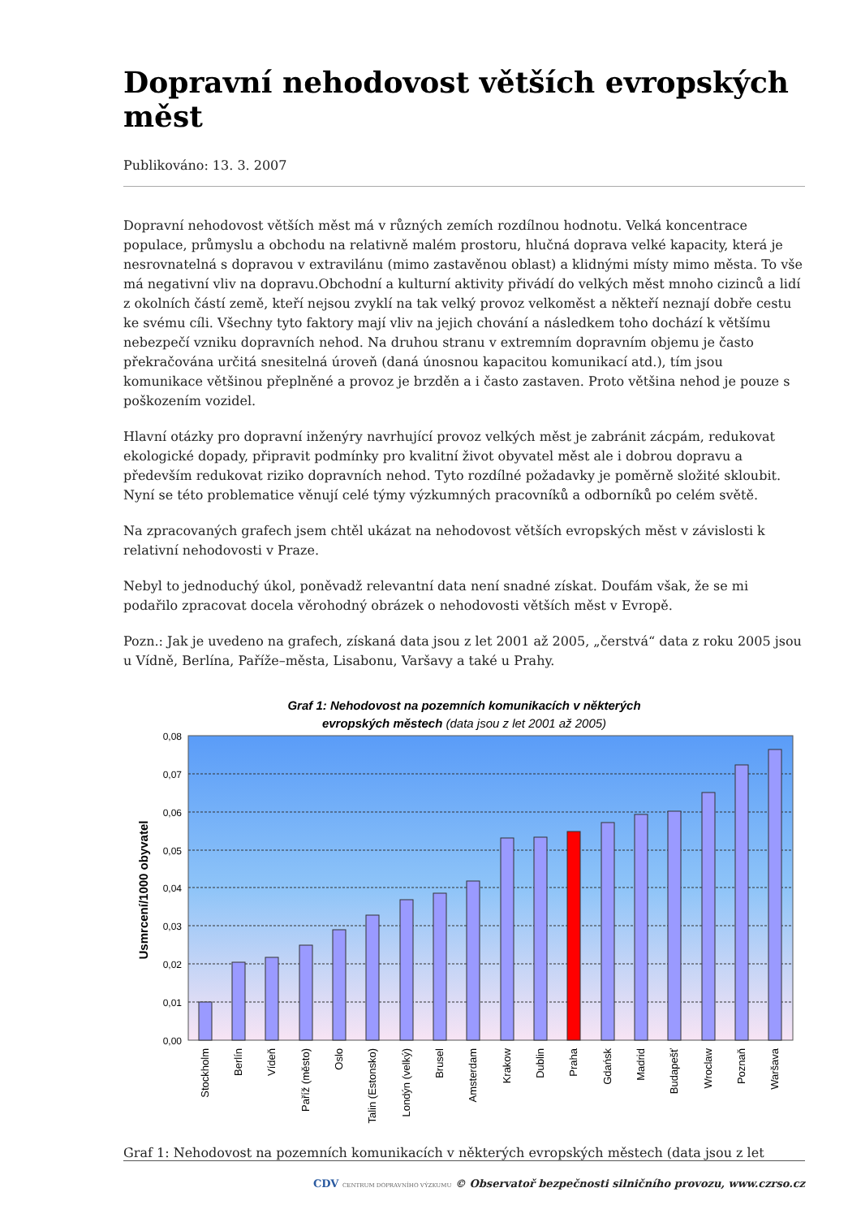Dopravní nehodovost větších evropských měst
Publikováno: 13. 3. 2007
Dopravní nehodovost větších měst má v různých zemích rozdílnou hodnotu. Velká koncentrace populace, průmyslu a obchodu na relativně malém prostoru, hlučná doprava velké kapacity, která je nesrovnatelná s dopravou v extravilánu (mimo zastavěnou oblast) a klidnými místy mimo města. To vše má negativní vliv na dopravu.Obchodní a kulturní aktivity přivádí do velkých měst mnoho cizinců a lidí z okolních částí země, kteří nejsou zvyklí na tak velký provoz velkoměst a někteří neznají dobře cestu ke svému cíli. Všechny tyto faktory mají vliv na jejich chování a následkem toho dochází k většímu nebezpečí vzniku dopravních nehod. Na druhou stranu v extremním dopravním objemu je často překračována určitá snesitelná úroveň (daná únosnou kapacitou komunikací atd.), tím jsou komunikace většinou přeplněné a provoz je brzděn a i často zastaven. Proto většina nehod je pouze s poškozením vozidel.
Hlavní otázky pro dopravní inženýry navrhující provoz velkých měst je zabránit zácpám, redukovat ekologické dopady, připravit podmínky pro kvalitní život obyvatel měst ale i dobrou dopravu a především redukovat riziko dopravních nehod. Tyto rozdílné požadavky je poměrně složité skloubit. Nyní se této problematice věnují celé týmy výzkumných pracovníků a odborníků po celém světě.
Na zpracovaných grafech jsem chtěl ukázat na nehodovost větších evropských měst v závislosti k relativní nehodovosti v Praze.
Nebyl to jednoduchý úkol, poněvadž relevantní data není snadné získat. Doufám však, že se mi podařilo zpracovat docela věrohodný obrázek o nehodovosti větších měst v Evropě.
Pozn.: Jak je uvedeno na grafech, získaná data jsou z let 2001 až 2005, „čerstvá“ data z roku 2005 jsou u Vídně, Berlína, Paříže–města, Lisabonu, Varšavy a také u Prahy.
Graf 1: Nehodovost na pozemních komunikacích v některých
evropských městech (data jsou z let 2001 až 2005)
0,08
0,07
0,06
0,05
0,04
0,03
0,02
0,01
0,00
Usmrcení/1000 obyvatel
Stockholm
Berlín
Vídeň
Paříž (město)
Oslo
Talin (Estonsko)
Londýn (velký)
Brusel
Amsterdam
Krakow
Dublin
Praha
Gdańsk
Madrid
Budapešť
Wroclaw
Poznaň
Waršava
Graf 1: Nehodovost na pozemních komunikacích v některých evropských městech (data jsou z let
CDV CENTRUM DOPRAVNÍHO VÝZKUMU © Observatoř bezpečnosti silničního provozu, www.czrso.cz